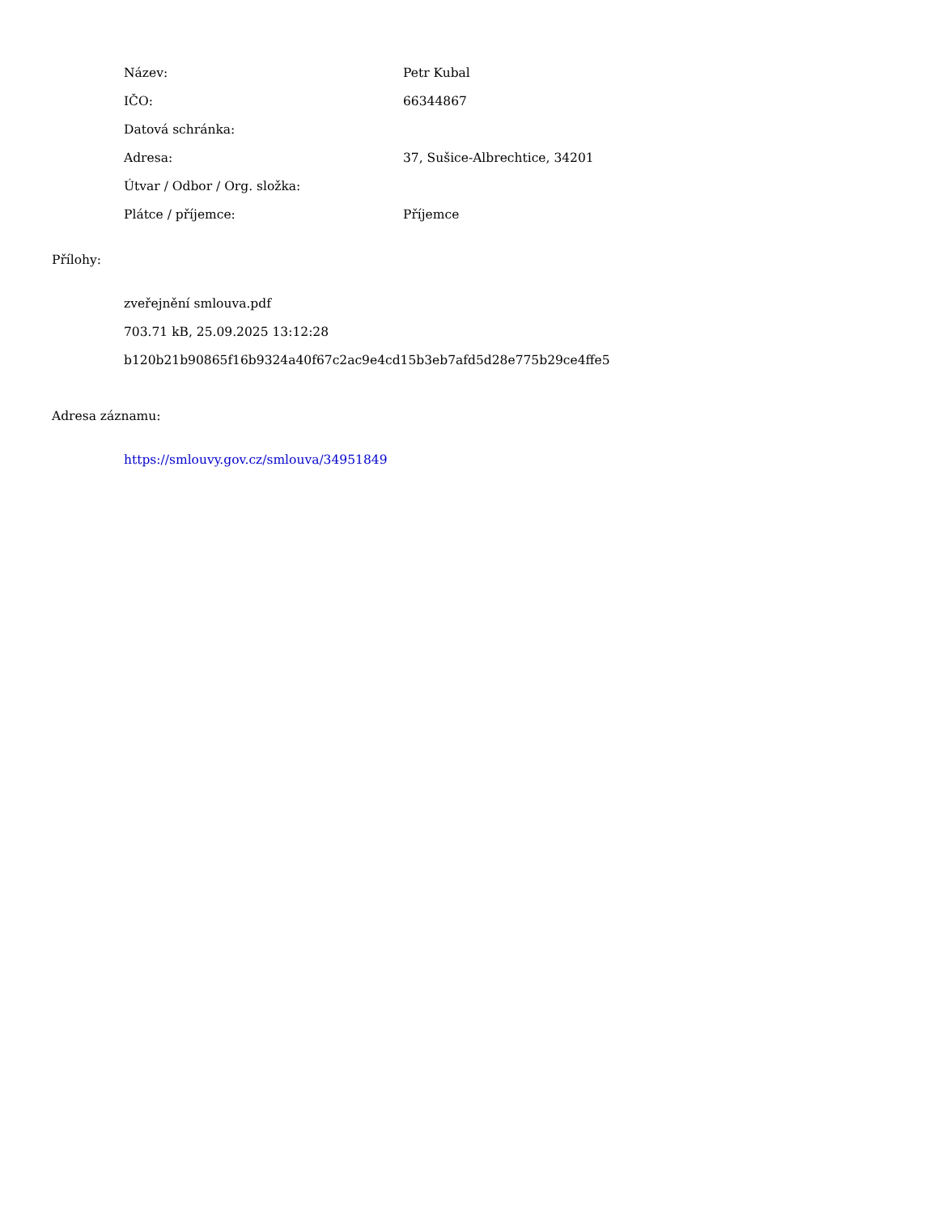| Název: | Petr Kubal |
| IČO: | 66344867 |
| Datová schránka: | |
| Adresa: | 37, Sušice-Albrechtice, 34201 |
| Útvar / Odbor / Org. složka: | |
| Plátce / příjemce: | Příjemce |
Přílohy:
zveřejnění smlouva.pdf
703.71 kB, 25.09.2025 13:12:28
b120b21b90865f16b9324a40f67c2ac9e4cd15b3eb7afd5d28e775b29ce4ffe5
Adresa záznamu:
https://smlouvy.gov.cz/smlouva/34951849